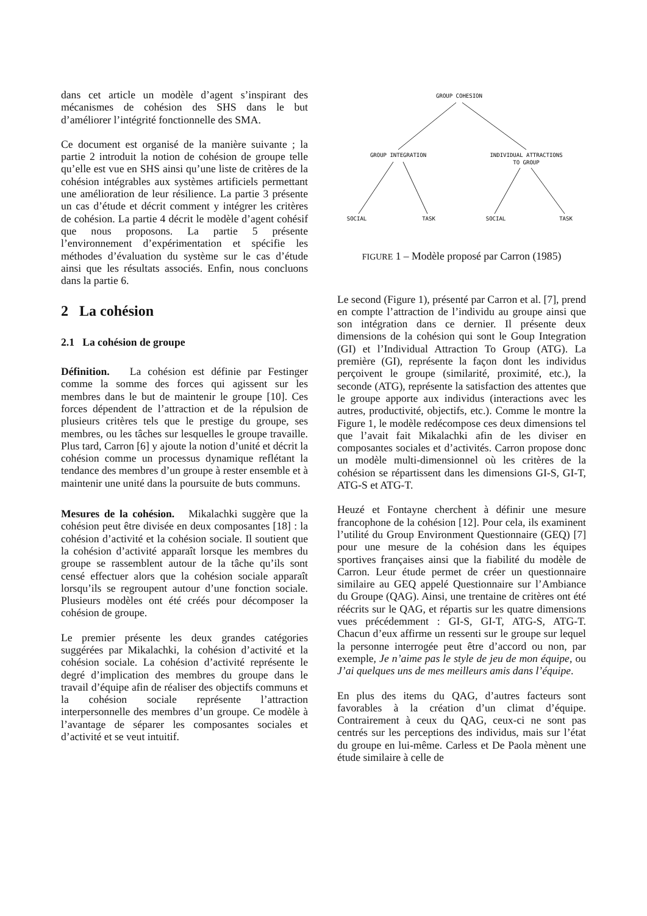dans cet article un modèle d’agent s’inspirant des mécanismes de cohésion des SHS dans le but d’améliorer l’intégrité fonctionnelle des SMA.
Ce document est organisé de la manière suivante ; la partie 2 introduit la notion de cohésion de groupe telle qu’elle est vue en SHS ainsi qu’une liste de critères de la cohésion intégrables aux systèmes artificiels permettant une amélioration de leur résilience. La partie 3 présente un cas d’étude et décrit comment y intégrer les critères de cohésion. La partie 4 décrit le modèle d’agent cohésif que nous proposons. La partie 5 présente l’environnement d’expérimentation et spécifie les méthodes d’évaluation du système sur le cas d’étude ainsi que les résultats associés. Enfin, nous concluons dans la partie 6.
2 La cohésion
2.1 La cohésion de groupe
Définition. La cohésion est définie par Festinger comme la somme des forces qui agissent sur les membres dans le but de maintenir le groupe [10]. Ces forces dépendent de l’attraction et de la répulsion de plusieurs critères tels que le prestige du groupe, ses membres, ou les tâches sur lesquelles le groupe travaille. Plus tard, Carron [6] y ajoute la notion d’unité et décrit la cohésion comme un processus dynamique reflétant la tendance des membres d’un groupe à rester ensemble et à maintenir une unité dans la poursuite de buts communs.
Mesures de la cohésion. Mikalachki suggère que la cohésion peut être divisée en deux composantes [18] : la cohésion d’activité et la cohésion sociale. Il soutient que la cohésion d’activité apparaît lorsque les membres du groupe se rassemblent autour de la tâche qu’ils sont censé effectuer alors que la cohésion sociale apparaît lorsqu’ils se regroupent autour d’une fonction sociale. Plusieurs modèles ont été créés pour décomposer la cohésion de groupe.
Le premier présente les deux grandes catégories suggérées par Mikalachki, la cohésion d’activité et la cohésion sociale. La cohésion d’activité représente le degré d’implication des membres du groupe dans le travail d’équipe afin de réaliser des objectifs communs et la cohésion sociale représente l’attraction interpersonnelle des membres d’un groupe. Ce modèle à l’avantage de séparer les composantes sociales et d’activité et se veut intuitif.
GROUP COHESION
GROUP INTEGRATION
INDIVIDUAL ATTRACTIONS
TO GROUP
SOCIAL
TASK
SOCIAL
TASK
FIGURE 1 – Modèle proposé par Carron (1985)
Le second (Figure 1), présenté par Carron et al. [7], prend en compte l’attraction de l’individu au groupe ainsi que son intégration dans ce dernier. Il présente deux dimensions de la cohésion qui sont le Goup Integration (GI) et l’Individual Attraction To Group (ATG). La première (GI), représente la façon dont les individus perçoivent le groupe (similarité, proximité, etc.), la seconde (ATG), représente la satisfaction des attentes que le groupe apporte aux individus (interactions avec les autres, productivité, objectifs, etc.). Comme le montre la Figure 1, le modèle redécompose ces deux dimensions tel que l’avait fait Mikalachki afin de les diviser en composantes sociales et d’activités. Carron propose donc un modèle multi-dimensionnel où les critères de la cohésion se répartissent dans les dimensions GI-S, GI-T, ATG-S et ATG-T.
Heuzé et Fontayne cherchent à définir une mesure francophone de la cohésion [12]. Pour cela, ils examinent l’utilité du Group Environment Questionnaire (GEQ) [7] pour une mesure de la cohésion dans les équipes sportives françaises ainsi que la fiabilité du modèle de Carron. Leur étude permet de créer un questionnaire similaire au GEQ appelé Questionnaire sur l’Ambiance du Groupe (QAG). Ainsi, une trentaine de critères ont été réécrits sur le QAG, et répartis sur les quatre dimensions vues précédemment : GI-S, GI-T, ATG-S, ATG-T. Chacun d’eux affirme un ressenti sur le groupe sur lequel la personne interrogée peut être d’accord ou non, par exemple, Je n’aime pas le style de jeu de mon équipe, ou J’ai quelques uns de mes meilleurs amis dans l’équipe.
En plus des items du QAG, d’autres facteurs sont favorables à la création d’un climat d’équipe. Contrairement à ceux du QAG, ceux-ci ne sont pas centrés sur les perceptions des individus, mais sur l’état du groupe en lui-même. Carless et De Paola mènent une étude similaire à celle de